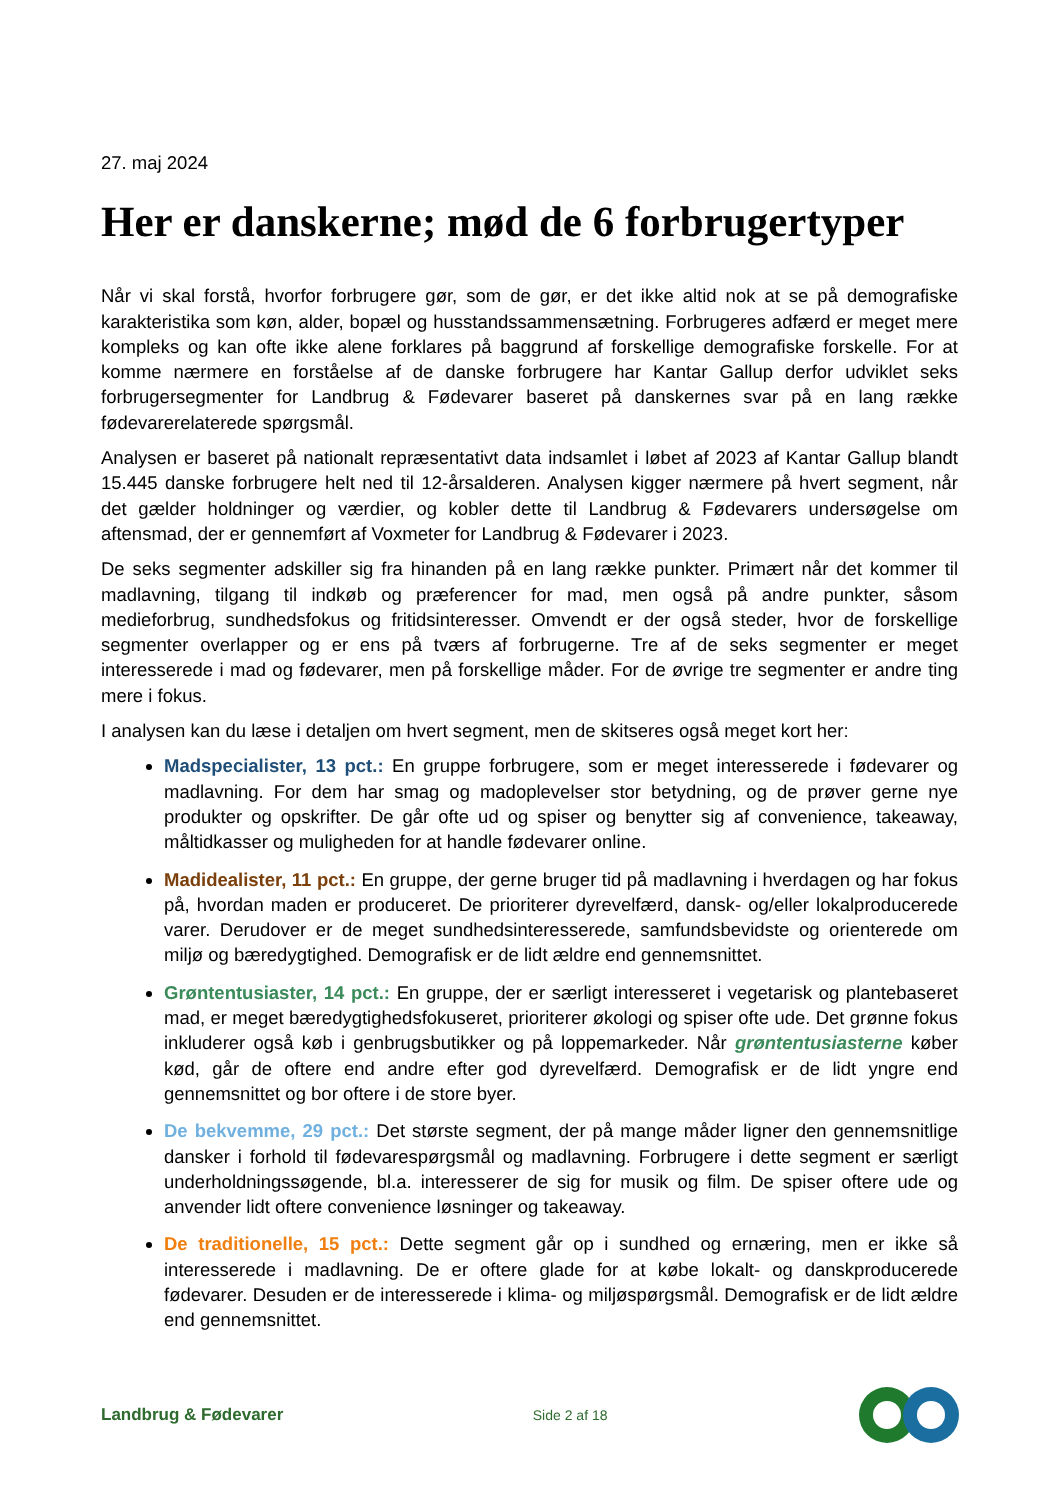27. maj 2024
Her er danskerne; mød de 6 forbrugertyper
Når vi skal forstå, hvorfor forbrugere gør, som de gør, er det ikke altid nok at se på demografiske karakteristika som køn, alder, bopæl og husstandssammensætning. Forbrugeres adfærd er meget mere kompleks og kan ofte ikke alene forklares på baggrund af forskellige demografiske forskelle. For at komme nærmere en forståelse af de danske forbrugere har Kantar Gallup derfor udviklet seks forbrugersegmenter for Landbrug & Fødevarer baseret på danskernes svar på en lang række fødevarerelaterede spørgsmål.
Analysen er baseret på nationalt repræsentativt data indsamlet i løbet af 2023 af Kantar Gallup blandt 15.445 danske forbrugere helt ned til 12-årsalderen. Analysen kigger nærmere på hvert segment, når det gælder holdninger og værdier, og kobler dette til Landbrug & Fødevarers undersøgelse om aftensmad, der er gennemført af Voxmeter for Landbrug & Fødevarer i 2023.
De seks segmenter adskiller sig fra hinanden på en lang række punkter. Primært når det kommer til madlavning, tilgang til indkøb og præferencer for mad, men også på andre punkter, såsom medieforbrug, sundhedsfokus og fritidsinteresser. Omvendt er der også steder, hvor de forskellige segmenter overlapper og er ens på tværs af forbrugerne. Tre af de seks segmenter er meget interesserede i mad og fødevarer, men på forskellige måder. For de øvrige tre segmenter er andre ting mere i fokus.
I analysen kan du læse i detaljen om hvert segment, men de skitseres også meget kort her:
Madspecialister, 13 pct.: En gruppe forbrugere, som er meget interesserede i fødevarer og madlavning. For dem har smag og madoplevelser stor betydning, og de prøver gerne nye produkter og opskrifter. De går ofte ud og spiser og benytter sig af convenience, takeaway, måltidkasser og muligheden for at handle fødevarer online.
Madidealister, 11 pct.: En gruppe, der gerne bruger tid på madlavning i hverdagen og har fokus på, hvordan maden er produceret. De prioriterer dyrevelfærd, dansk- og/eller lokalproducerede varer. Derudover er de meget sundhedsinteresserede, samfundsbevidste og orienterede om miljø og bæredygtighed. Demografisk er de lidt ældre end gennemsnittet.
Grøntentusiaster, 14 pct.: En gruppe, der er særligt interesseret i vegetarisk og plantebaseret mad, er meget bæredygtighedsfokuseret, prioriterer økologi og spiser ofte ude. Det grønne fokus inkluderer også køb i genbrugsbutikker og på loppemarkeder. Når grøntentusiasterne køber kød, går de oftere end andre efter god dyrevelfærd. Demografisk er de lidt yngre end gennemsnittet og bor oftere i de store byer.
De bekvemme, 29 pct.: Det største segment, der på mange måder ligner den gennemsnitlige dansker i forhold til fødevarespørgsmål og madlavning. Forbrugere i dette segment er særligt underholdningssøgende, bl.a. interesserer de sig for musik og film. De spiser oftere ude og anvender lidt oftere convenience løsninger og takeaway.
De traditionelle, 15 pct.: Dette segment går op i sundhed og ernæring, men er ikke så interesserede i madlavning. De er oftere glade for at købe lokalt- og danskproducerede fødevarer. Desuden er de interesserede i klima- og miljøspørgsmål. Demografisk er de lidt ældre end gennemsnittet.
Landbrug & Fødevarer Side 2 af 18